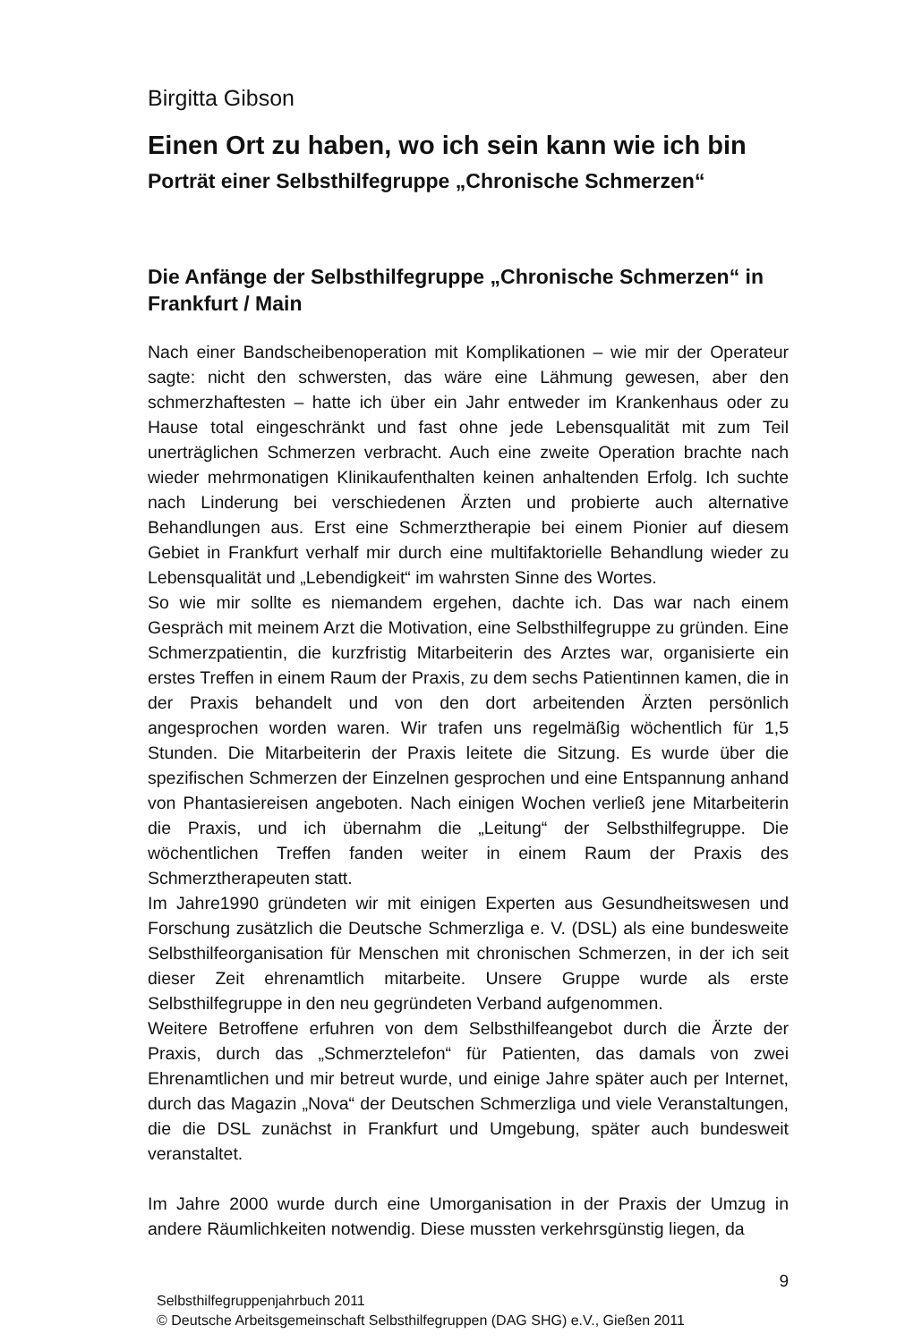Birgitta Gibson
Einen Ort zu haben, wo ich sein kann wie ich bin
Porträt einer Selbsthilfegruppe „Chronische Schmerzen“
Die Anfänge der Selbsthilfegruppe „Chronische Schmerzen“ in Frankfurt / Main
Nach einer Bandscheibenoperation mit Komplikationen – wie mir der Operateur sagte: nicht den schwersten, das wäre eine Lähmung gewesen, aber den schmerzhaftesten – hatte ich über ein Jahr entweder im Krankenhaus oder zu Hause total eingeschränkt und fast ohne jede Lebensqualität mit zum Teil unerträglichen Schmerzen verbracht. Auch eine zweite Operation brachte nach wieder mehrmonatigen Klinikaufenthalten keinen anhaltenden Erfolg. Ich suchte nach Linderung bei verschiedenen Ärzten und probierte auch alternative Behandlungen aus. Erst eine Schmerztherapie bei einem Pionier auf diesem Gebiet in Frankfurt verhalf mir durch eine multifaktorielle Behandlung wieder zu Lebensqualität und „Lebendigkeit“ im wahrsten Sinne des Wortes.
So wie mir sollte es niemandem ergehen, dachte ich. Das war nach einem Gespräch mit meinem Arzt die Motivation, eine Selbsthilfegruppe zu gründen. Eine Schmerzpatientin, die kurzfristig Mitarbeiterin des Arztes war, organisierte ein erstes Treffen in einem Raum der Praxis, zu dem sechs Patientinnen kamen, die in der Praxis behandelt und von den dort arbeitenden Ärzten persönlich angesprochen worden waren. Wir trafen uns regelmäßig wöchentlich für 1,5 Stunden. Die Mitarbeiterin der Praxis leitete die Sitzung. Es wurde über die spezifischen Schmerzen der Einzelnen gesprochen und eine Entspannung anhand von Phantasiereisen angeboten. Nach einigen Wochen verließ jene Mitarbeiterin die Praxis, und ich übernahm die „Leitung“ der Selbsthilfegruppe. Die wöchentlichen Treffen fanden weiter in einem Raum der Praxis des Schmerztherapeuten statt.
Im Jahre1990 gründeten wir mit einigen Experten aus Gesundheitswesen und Forschung zusätzlich die Deutsche Schmerzliga e. V. (DSL) als eine bundesweite Selbsthilfeorganisation für Menschen mit chronischen Schmerzen, in der ich seit dieser Zeit ehrenamtlich mitarbeite. Unsere Gruppe wurde als erste Selbsthilfegruppe in den neu gegründeten Verband aufgenommen.
Weitere Betroffene erfuhren von dem Selbsthilfeangebot durch die Ärzte der Praxis, durch das „Schmerztelefon“ für Patienten, das damals von zwei Ehrenamtlichen und mir betreut wurde, und einige Jahre später auch per Internet, durch das Magazin „Nova“ der Deutschen Schmerzliga und viele Veranstaltungen, die die DSL zunächst in Frankfurt und Umgebung, später auch bundesweit veranstaltet.
Im Jahre 2000 wurde durch eine Umorganisation in der Praxis der Umzug in andere Räumlichkeiten notwendig. Diese mussten verkehrsgünstig liegen, da
9
Selbsthilfegruppenjahrbuch 2011
© Deutsche Arbeitsgemeinschaft Selbsthilfegruppen (DAG SHG) e.V., Gießen 2011